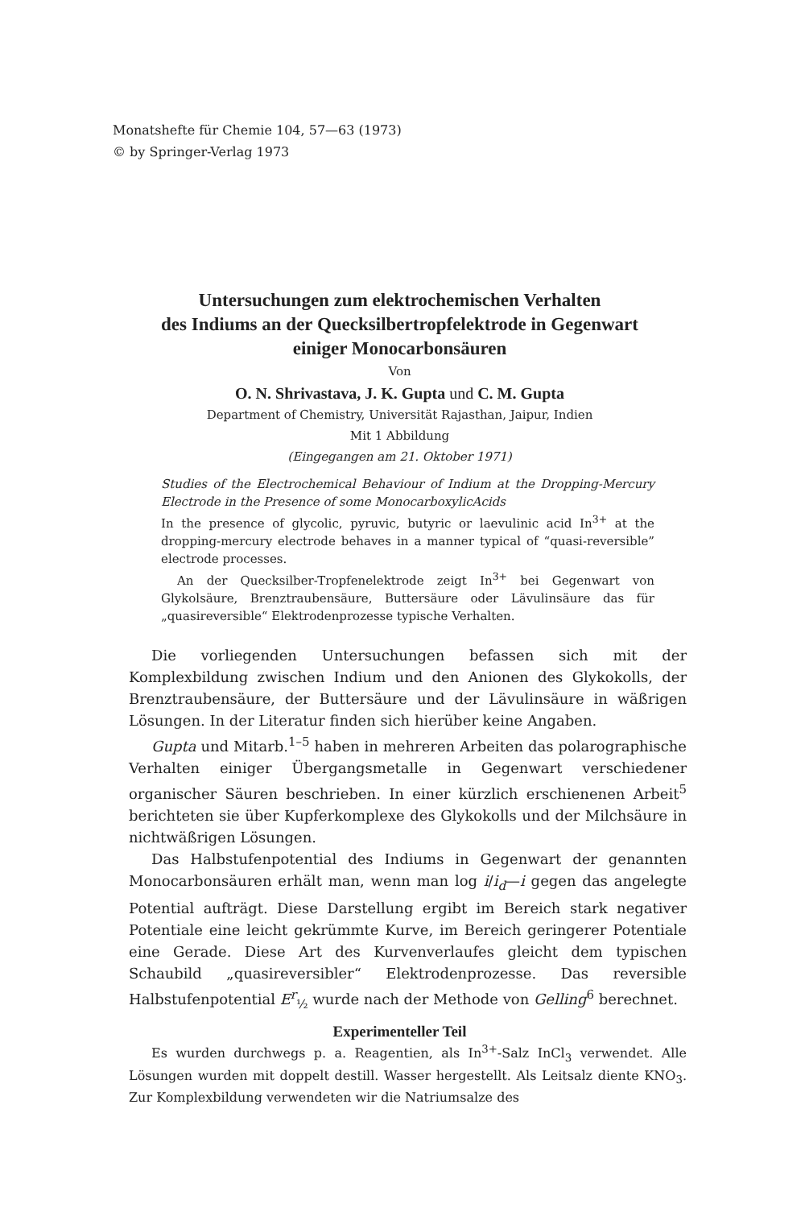Monatshefte für Chemie 104, 57—63 (1973)
© by Springer-Verlag 1973
Untersuchungen zum elektrochemischen Verhalten
des Indiums an der Quecksilbertropfelektrode in Gegenwart
einiger Monocarbonsäuren
Von
O. N. Shrivastava, J. K. Gupta und C. M. Gupta
Department of Chemistry, Universität Rajasthan, Jaipur, Indien
Mit 1 Abbildung
(Eingegangen am 21. Oktober 1971)
Studies of the Electrochemical Behaviour of Indium at the Dropping-Mercury Electrode in the Presence of some MonocarboxylicAcids
In the presence of glycolic, pyruvic, butyric or laevulinic acid In<sup>3+</sup> at the dropping-mercury electrode behaves in a manner typical of “quasi-reversible” electrode processes.
An der Quecksilber-Tropfenelektrode zeigt In<sup>3+</sup> bei Gegenwart von Glykolsäure, Brenztraubensäure, Buttersäure oder Lävulinsäure das für „quasireversible“ Elektrodenprozesse typische Verhalten.
Die vorliegenden Untersuchungen befassen sich mit der Komplexbildung zwischen Indium und den Anionen des Glykokolls, der Brenztraubensäure, der Buttersäure und der Lävulinsäure in wäßrigen Lösungen. In der Literatur finden sich hierüber keine Angaben.
Gupta und Mitarb.<sup>1–5</sup> haben in mehreren Arbeiten das polarographische Verhalten einiger Übergangsmetalle in Gegenwart verschiedener organischer Säuren beschrieben. In einer kürzlich erschienenen Arbeit<sup>5</sup> berichteten sie über Kupferkomplexe des Glykokolls und der Milchsäure in nichtwäßrigen Lösungen.
Das Halbstufenpotential des Indiums in Gegenwart der genannten Monocarbonsäuren erhält man, wenn man log i/i<sub>d</sub>—i gegen das angelegte Potential aufträgt. Diese Darstellung ergibt im Bereich stark negativer Potentiale eine leicht gekrümmte Kurve, im Bereich geringerer Potentiale eine Gerade. Diese Art des Kurvenverlaufes gleicht dem typischen Schaubild „quasireversibler“ Elektrodenprozesse. Das reversible Halbstufenpotential E<sup>r</sup><sub>½</sub> wurde nach der Methode von Gelling<sup>6</sup> berechnet.
Experimenteller Teil
Es wurden durchwegs p. a. Reagentien, als In<sup>3+</sup>-Salz InCl<sub>3</sub> verwendet. Alle Lösungen wurden mit doppelt destill. Wasser hergestellt. Als Leitsalz diente KNO<sub>3</sub>. Zur Komplexbildung verwendeten wir die Natriumsalze des